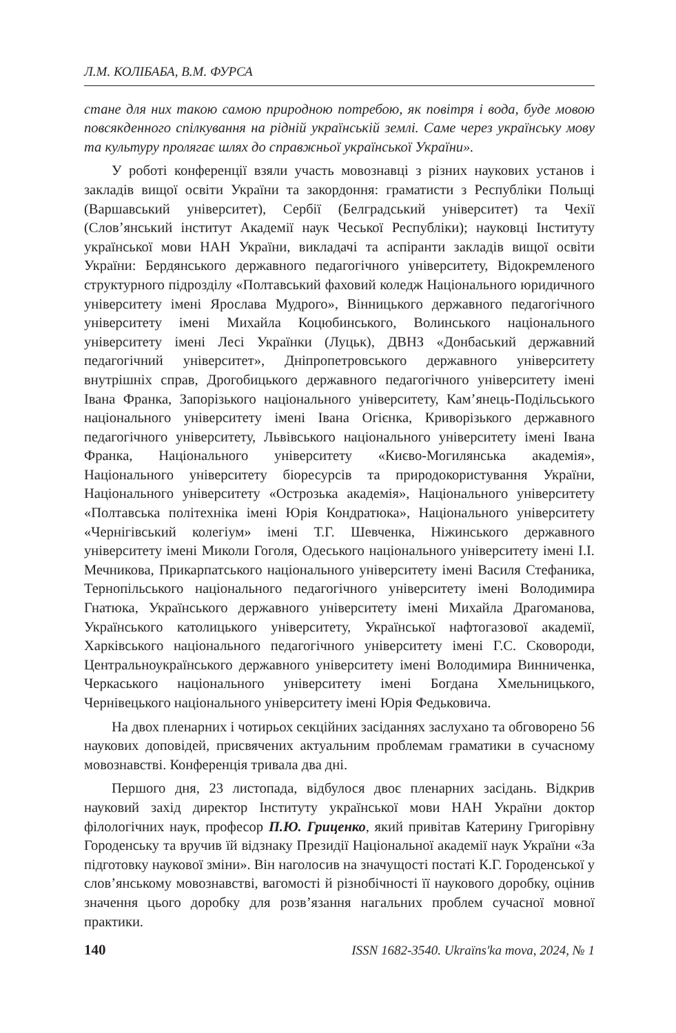Л.М. КОЛІБАБА, В.М. ФУРСА
стане для них такою самою природною потребою, як повітря і вода, буде мовою повсякденного спілкування на рідній українській землі. Саме через українську мову та культуру пролягає шлях до справжньої української України».
У роботі конференції взяли участь мовознавці з різних наукових установ і закладів вищої освіти України та закордоння: граматисти з Республіки Польщі (Варшавський університет), Сербії (Белградський університет) та Чехії (Слов’янський інститут Академії наук Чеської Республіки); науковці Інституту української мови НАН України, викладачі та аспіранти закладів вищої освіти України: Бердянського державного педагогічного університету, Відокремленого структурного підрозділу «Полтавський фаховий коледж Національного юридичного університету імені Ярослава Мудрого», Вінницького державного педагогічного університету імені Михайла Коцюбинського, Волинського національного університету імені Лесі Українки (Луцьк), ДВНЗ «Донбаський державний педагогічний університет», Дніпропетровського державного університету внутрішніх справ, Дрогобицького державного педагогічного університету імені Івана Франка, Запорізького національного університету, Кам’янець-Подільського національного університету імені Івана Огієнка, Криворізького державного педагогічного університету, Львівського національного університету імені Івана Франка, Національного університету «Києво-Могилянська академія», Національного університету біоресурсів та природокористування України, Національного університету «Острозька академія», Національного університету «Полтавська політехніка імені Юрія Кондратюка», Національного університету «Чернігівський колегіум» імені Т.Г. Шевченка, Ніжинського державного університету імені Миколи Гоголя, Одеського національного університету імені І.І. Мечникова, Прикарпатського національного університету імені Василя Стефаника, Тернопільського національного педагогічного університету імені Володимира Гнатюка, Українського державного університету імені Михайла Драгоманова, Українського католицького університету, Української нафтогазової академії, Харківського національного педагогічного університету імені Г.С. Сковороди, Центральноукраїнського державного університету імені Володимира Винниченка, Черкаського національного університету імені Богдана Хмельницького, Чернівецького національного університету імені Юрія Федьковича.
На двох пленарних і чотирьох секційних засіданнях заслухано та обговорено 56 наукових доповідей, присвячених актуальним проблемам граматики в сучасному мовознавстві. Конференція тривала два дні.
Першого дня, 23 листопада, відбулося двоє пленарних засідань. Відкрив науковий захід директор Інституту української мови НАН України доктор філологічних наук, професор П.Ю. Гриценко, який привітав Катерину Григорівну Городенську та вручив їй відзнаку Президії Національної академії наук України «За підготовку наукової зміни». Він наголосив на значущості постаті К.Г. Городенської у слов’янському мовознавстві, вагомості й різнобічності її наукового доробку, оцінив значення цього доробку для розв’язання нагальних проблем сучасної мовної практики.
140 ISSN 1682-3540. Ukraїns'ka mova, 2024, № 1